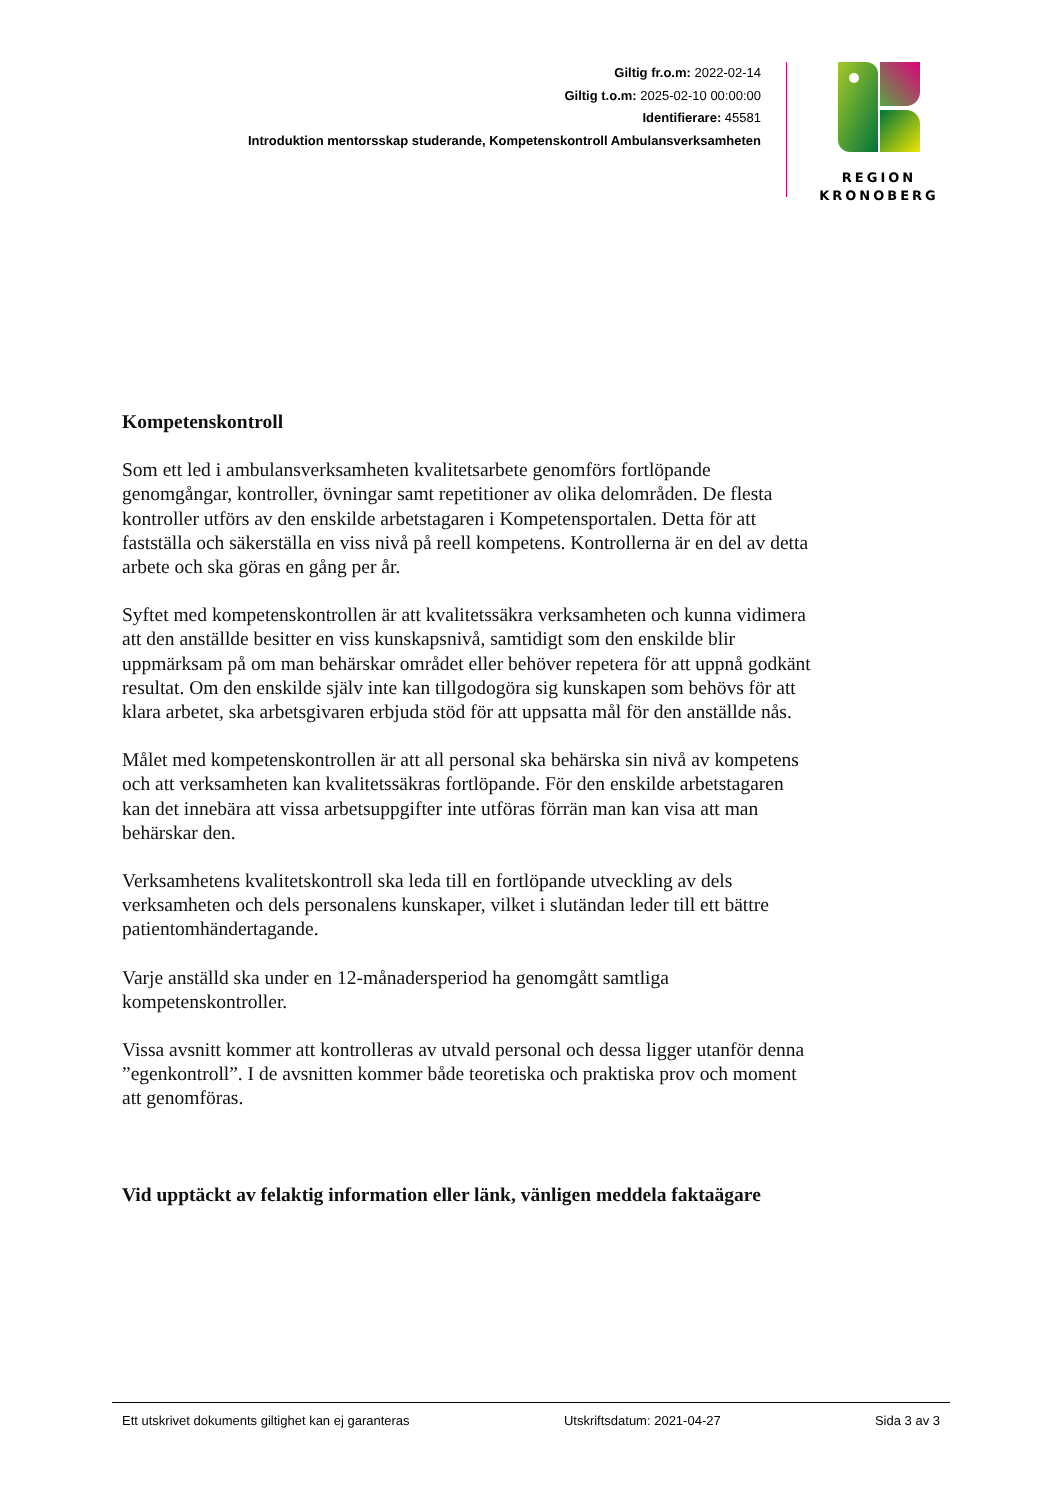Giltig fr.o.m: 2022-02-14
Giltig t.o.m: 2025-02-10 00:00:00
Identifierare: 45581
Introduktion mentorsskap studerande, Kompetenskontroll Ambulansverksamheten
REGION
KRONOBERG
Kompetenskontroll
Som ett led i ambulansverksamheten kvalitetsarbete genomförs fortlöpande genomgångar, kontroller, övningar samt repetitioner av olika delområden. De flesta kontroller utförs av den enskilde arbetstagaren i Kompetensportalen. Detta för att fastställa och säkerställa en viss nivå på reell kompetens. Kontrollerna är en del av detta arbete och ska göras en gång per år.
Syftet med kompetenskontrollen är att kvalitetssäkra verksamheten och kunna vidimera att den anställde besitter en viss kunskapsnivå, samtidigt som den enskilde blir uppmärksam på om man behärskar området eller behöver repetera för att uppnå godkänt resultat. Om den enskilde själv inte kan tillgodogöra sig kunskapen som behövs för att klara arbetet, ska arbetsgivaren erbjuda stöd för att uppsatta mål för den anställde nås.
Målet med kompetenskontrollen är att all personal ska behärska sin nivå av kompetens och att verksamheten kan kvalitetssäkras fortlöpande. För den enskilde arbetstagaren kan det innebära att vissa arbetsuppgifter inte utföras förrän man kan visa att man behärskar den.
Verksamhetens kvalitetskontroll ska leda till en fortlöpande utveckling av dels verksamheten och dels personalens kunskaper, vilket i slutändan leder till ett bättre patientomhändertagande.
Varje anställd ska under en 12-månadersperiod ha genomgått samtliga kompetenskontroller.
Vissa avsnitt kommer att kontrolleras av utvald personal och dessa ligger utanför denna ”egenkontroll”. I de avsnitten kommer både teoretiska och praktiska prov och moment att genomföras.
Vid upptäckt av felaktig information eller länk, vänligen meddela faktaägare
Ett utskrivet dokuments giltighet kan ej garanteras Utskriftsdatum: 2021-04-27 Sida 3 av 3